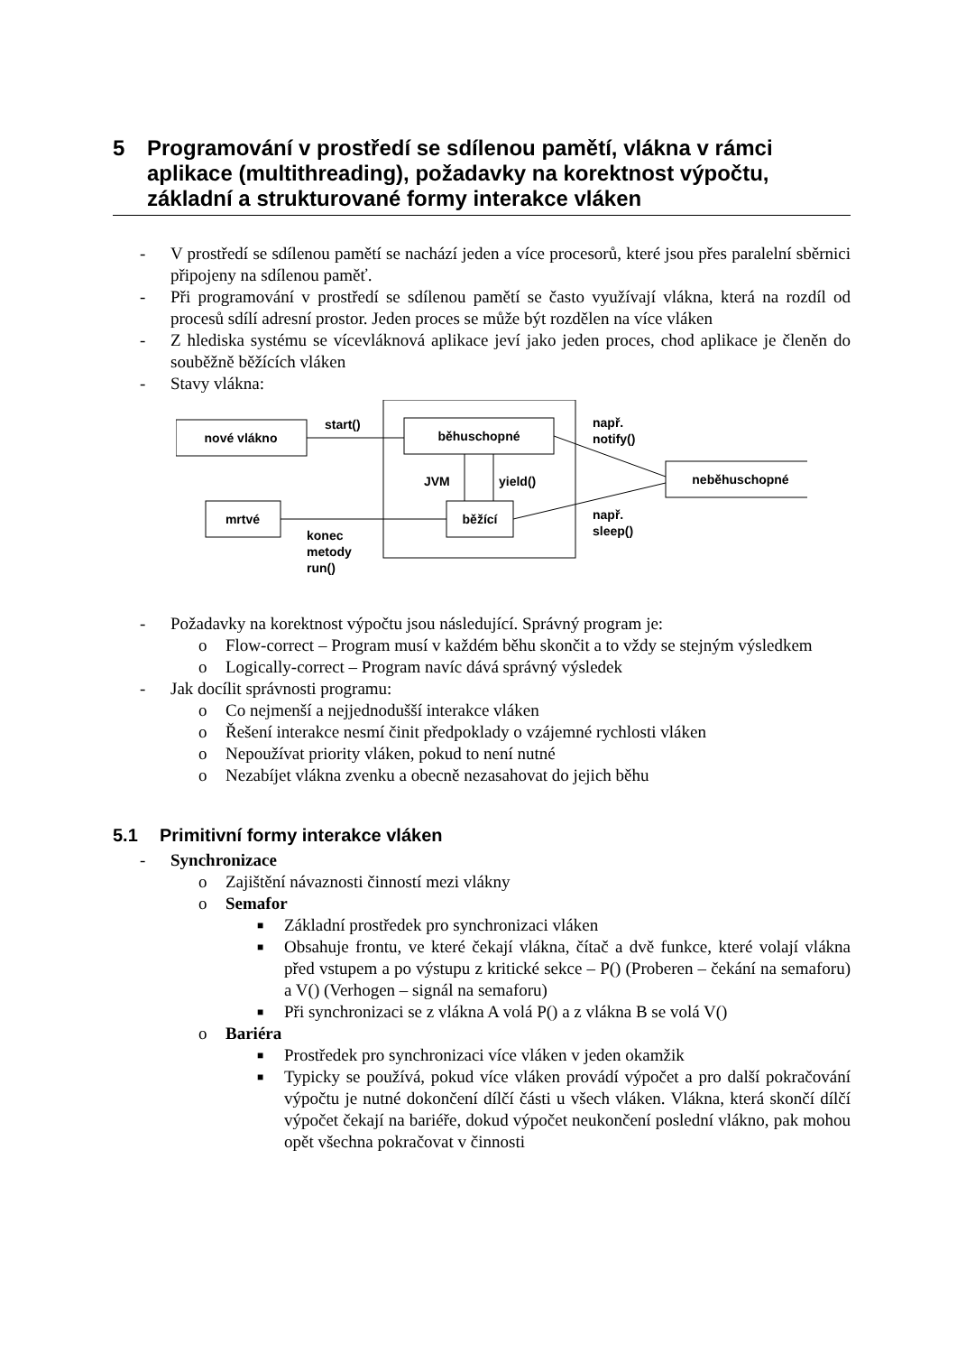5 Programování v prostředí se sdílenou pamětí, vlákna v rámci aplikace (multithreading), požadavky na korektnost výpočtu, základní a strukturované formy interakce vláken
- V prostředí se sdílenou pamětí se nachází jeden a více procesorů, které jsou přes paralelní sběrnici připojeny na sdílenou paměť.
- Při programování v prostředí se sdílenou pamětí se často využívají vlákna, která na rozdíl od procesů sdílí adresní prostor. Jeden proces se může být rozdělen na více vláken
- Z hlediska systému se vícevláknová aplikace jeví jako jeden proces, chod aplikace je členěn do souběžně běžících vláken
- Stavy vlákna:
nové vlákno
běhuschopné
neběhuschopné
běžící
mrtvé
start()
JVM
yield()
konec
metody
run()
např.
notify()
např.
sleep()
- Požadavky na korektnost výpočtu jsou následující. Správný program je:
o Flow-correct – Program musí v každém běhu skončit a to vždy se stejným výsledkem
o Logically-correct – Program navíc dává správný výsledek
- Jak docílit správnosti programu:
o Co nejmenší a nejjednodušší interakce vláken
o Řešení interakce nesmí činit předpoklady o vzájemné rychlosti vláken
o Nepoužívat priority vláken, pokud to není nutné
o Nezabíjet vlákna zvenku a obecně nezasahovat do jejich běhu
5.1 Primitivní formy interakce vláken
- Synchronizace
o Zajištění návaznosti činností mezi vlákny
o Semafor
■ Základní prostředek pro synchronizaci vláken
■ Obsahuje frontu, ve které čekají vlákna, čítač a dvě funkce, které volají vlákna před vstupem a po výstupu z kritické sekce – P() (Proberen – čekání na semaforu) a V() (Verhogen – signál na semaforu)
■ Při synchronizaci se z vlákna A volá P() a z vlákna B se volá V()
o Bariéra
■ Prostředek pro synchronizaci více vláken v jeden okamžik
■ Typicky se používá, pokud více vláken provádí výpočet a pro další pokračování výpočtu je nutné dokončení dílčí části u všech vláken. Vlákna, která skončí dílčí výpočet čekají na bariéře, dokud výpočet neukončení poslední vlákno, pak mohou opět všechna pokračovat v činnosti